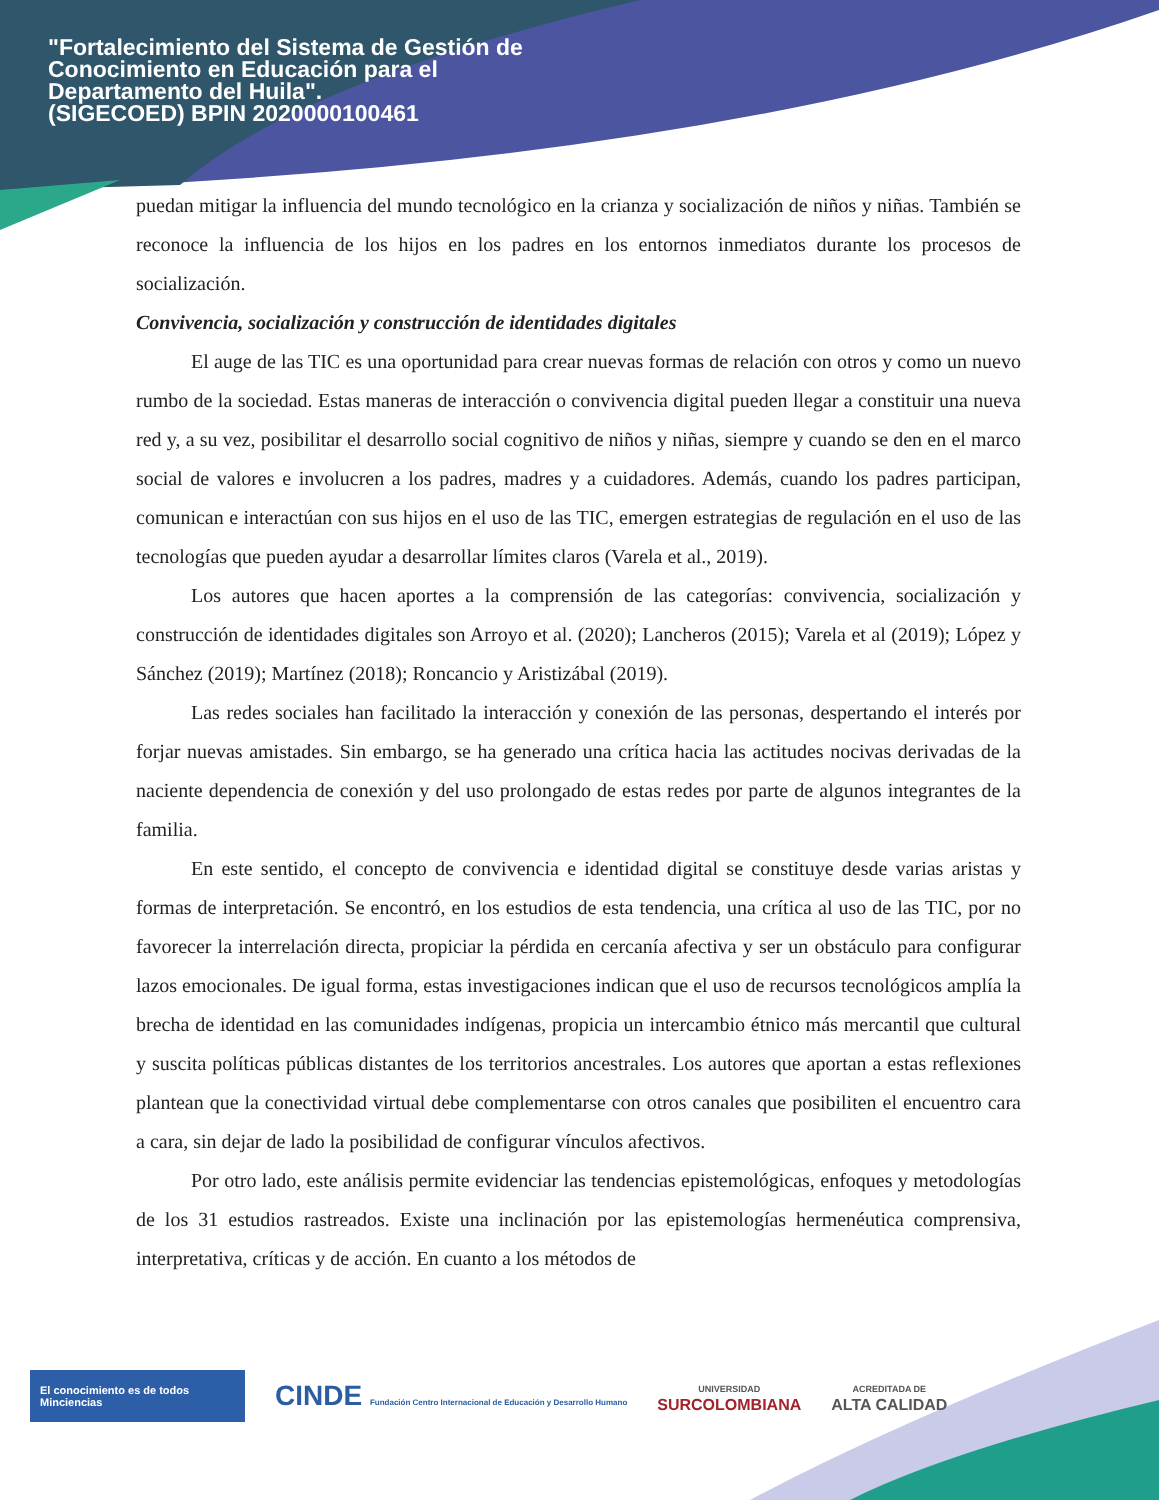"Fortalecimiento del Sistema de Gestión de
Conocimiento en Educación para el
Departamento del Huila".
(SIGECOED) BPIN 2020000100461
puedan mitigar la influencia del mundo tecnológico en la crianza y socialización de niños y niñas. También se reconoce la influencia de los hijos en los padres en los entornos inmediatos durante los procesos de socialización.
Convivencia, socialización y construcción de identidades digitales
El auge de las TIC es una oportunidad para crear nuevas formas de relación con otros y como un nuevo rumbo de la sociedad. Estas maneras de interacción o convivencia digital pueden llegar a constituir una nueva red y, a su vez, posibilitar el desarrollo social cognitivo de niños y niñas, siempre y cuando se den en el marco social de valores e involucren a los padres, madres y a cuidadores. Además, cuando los padres participan, comunican e interactúan con sus hijos en el uso de las TIC, emergen estrategias de regulación en el uso de las tecnologías que pueden ayudar a desarrollar límites claros (Varela et al., 2019).
Los autores que hacen aportes a la comprensión de las categorías: convivencia, socialización y construcción de identidades digitales son Arroyo et al. (2020); Lancheros (2015); Varela et al (2019); López y Sánchez (2019); Martínez (2018); Roncancio y Aristizábal (2019).
Las redes sociales han facilitado la interacción y conexión de las personas, despertando el interés por forjar nuevas amistades. Sin embargo, se ha generado una crítica hacia las actitudes nocivas derivadas de la naciente dependencia de conexión y del uso prolongado de estas redes por parte de algunos integrantes de la familia.
En este sentido, el concepto de convivencia e identidad digital se constituye desde varias aristas y formas de interpretación. Se encontró, en los estudios de esta tendencia, una crítica al uso de las TIC, por no favorecer la interrelación directa, propiciar la pérdida en cercanía afectiva y ser un obstáculo para configurar lazos emocionales. De igual forma, estas investigaciones indican que el uso de recursos tecnológicos amplía la brecha de identidad en las comunidades indígenas, propicia un intercambio étnico más mercantil que cultural y suscita políticas públicas distantes de los territorios ancestrales. Los autores que aportan a estas reflexiones plantean que la conectividad virtual debe complementarse con otros canales que posibiliten el encuentro cara a cara, sin dejar de lado la posibilidad de configurar vínculos afectivos.
Por otro lado, este análisis permite evidenciar las tendencias epistemológicas, enfoques y metodologías de los 31 estudios rastreados. Existe una inclinación por las epistemologías hermenéutica comprensiva, interpretativa, críticas y de acción. En cuanto a los métodos de
El conocimiento es de todos Minciencias
CINDE Fundación Centro Internacional de Educación y Desarrollo Humano
UNIVERSIDAD
SURCOLOMBIANA
ACREDITADA DE
ALTA CALIDAD